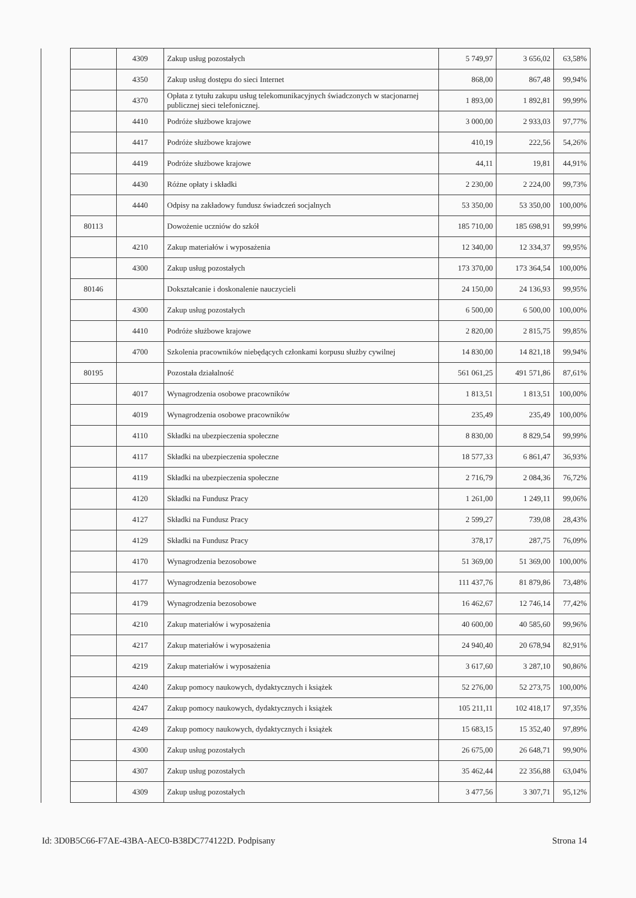| | | 4309 | Zakup usług pozostałych | 5 749,97 | 3 656,02 | 63,58% |
| | | 4350 | Zakup usług dostępu do sieci Internet | 868,00 | 867,48 | 99,94% |
| | | 4370 | Opłata z tytułu zakupu usług telekomunikacyjnych świadczonych w stacjonarnej publicznej sieci telefonicznej. | 1 893,00 | 1 892,81 | 99,99% |
| | | 4410 | Podróże służbowe krajowe | 3 000,00 | 2 933,03 | 97,77% |
| | | 4417 | Podróże służbowe krajowe | 410,19 | 222,56 | 54,26% |
| | | 4419 | Podróże służbowe krajowe | 44,11 | 19,81 | 44,91% |
| | | 4430 | Różne opłaty i składki | 2 230,00 | 2 224,00 | 99,73% |
| | | 4440 | Odpisy na zakładowy fundusz świadczeń socjalnych | 53 350,00 | 53 350,00 | 100,00% |
| | 80113 | | Dowożenie uczniów do szkół | 185 710,00 | 185 698,91 | 99,99% |
| | | 4210 | Zakup materiałów i wyposażenia | 12 340,00 | 12 334,37 | 99,95% |
| | | 4300 | Zakup usług pozostałych | 173 370,00 | 173 364,54 | 100,00% |
| | 80146 | | Dokształcanie i doskonalenie nauczycieli | 24 150,00 | 24 136,93 | 99,95% |
| | | 4300 | Zakup usług pozostałych | 6 500,00 | 6 500,00 | 100,00% |
| | | 4410 | Podróże służbowe krajowe | 2 820,00 | 2 815,75 | 99,85% |
| | | 4700 | Szkolenia pracowników niebędących członkami korpusu służby cywilnej | 14 830,00 | 14 821,18 | 99,94% |
| | 80195 | | Pozostała działalność | 561 061,25 | 491 571,86 | 87,61% |
| | | 4017 | Wynagrodzenia osobowe pracowników | 1 813,51 | 1 813,51 | 100,00% |
| | | 4019 | Wynagrodzenia osobowe pracowników | 235,49 | 235,49 | 100,00% |
| | | 4110 | Składki na ubezpieczenia społeczne | 8 830,00 | 8 829,54 | 99,99% |
| | | 4117 | Składki na ubezpieczenia społeczne | 18 577,33 | 6 861,47 | 36,93% |
| | | 4119 | Składki na ubezpieczenia społeczne | 2 716,79 | 2 084,36 | 76,72% |
| | | 4120 | Składki na Fundusz Pracy | 1 261,00 | 1 249,11 | 99,06% |
| | | 4127 | Składki na Fundusz Pracy | 2 599,27 | 739,08 | 28,43% |
| | | 4129 | Składki na Fundusz Pracy | 378,17 | 287,75 | 76,09% |
| | | 4170 | Wynagrodzenia bezosobowe | 51 369,00 | 51 369,00 | 100,00% |
| | | 4177 | Wynagrodzenia bezosobowe | 111 437,76 | 81 879,86 | 73,48% |
| | | 4179 | Wynagrodzenia bezosobowe | 16 462,67 | 12 746,14 | 77,42% |
| | | 4210 | Zakup materiałów i wyposażenia | 40 600,00 | 40 585,60 | 99,96% |
| | | 4217 | Zakup materiałów i wyposażenia | 24 940,40 | 20 678,94 | 82,91% |
| | | 4219 | Zakup materiałów i wyposażenia | 3 617,60 | 3 287,10 | 90,86% |
| | | 4240 | Zakup pomocy naukowych, dydaktycznych i książek | 52 276,00 | 52 273,75 | 100,00% |
| | | 4247 | Zakup pomocy naukowych, dydaktycznych i książek | 105 211,11 | 102 418,17 | 97,35% |
| | | 4249 | Zakup pomocy naukowych, dydaktycznych i książek | 15 683,15 | 15 352,40 | 97,89% |
| | | 4300 | Zakup usług pozostałych | 26 675,00 | 26 648,71 | 99,90% |
| | | 4307 | Zakup usług pozostałych | 35 462,44 | 22 356,88 | 63,04% |
| | | 4309 | Zakup usług pozostałych | 3 477,56 | 3 307,71 | 95,12% |
Id: 3D0B5C66-F7AE-43BA-AEC0-B38DC774122D. Podpisany Strona 14